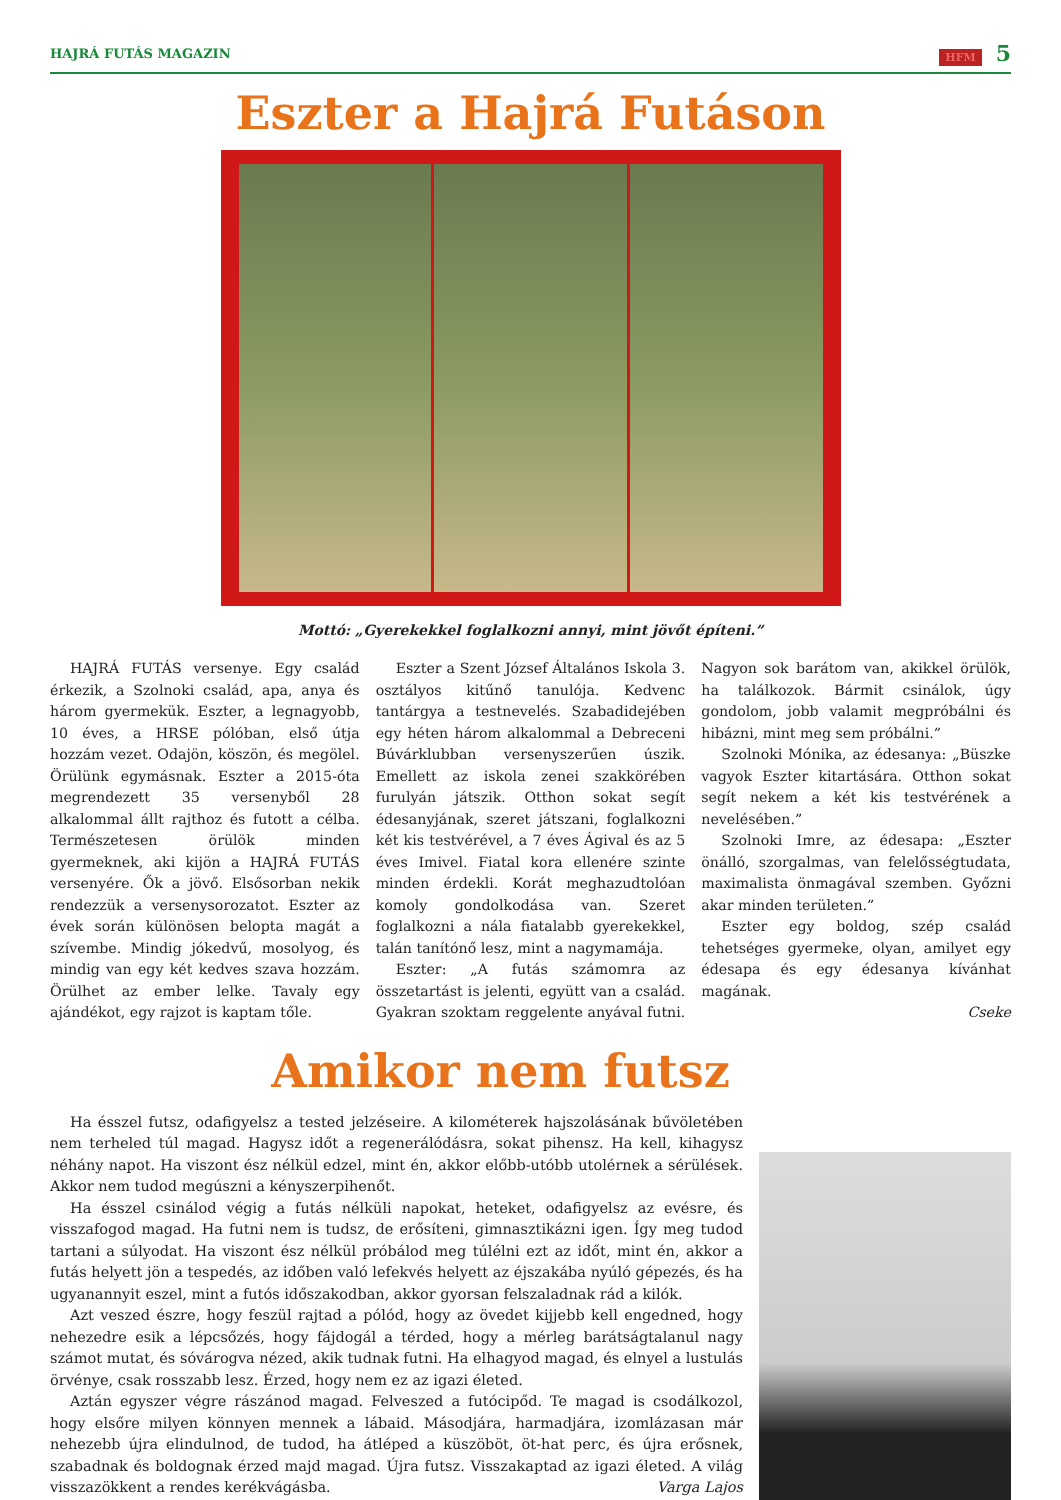HAJRÁ FUTÁS MAGAZIN HFM 5
Eszter a Hajrá Futáson
Mottó: „Gyerekekkel foglalkozni annyi, mint jövőt építeni.”
HAJRÁ FUTÁS versenye. Egy család érkezik, a Szolnoki család, apa, anya és három gyermekük. Eszter, a legnagyobb, 10 éves, a HRSE pólóban, első útja hozzám vezet. Odajön, köszön, és megölel. Örülünk egymásnak. Eszter a 2015-óta megrendezett 35 versenyből 28 alkalommal állt rajthoz és futott a célba. Természetesen örülök minden gyermeknek, aki kijön a HAJRÁ FUTÁS versenyére. Ők a jövő. Elsősorban nekik rendezzük a versenysorozatot. Eszter az évek során különösen belopta magát a szívembe. Mindig jókedvű, mosolyog, és mindig van egy két kedves szava hozzám. Örülhet az ember lelke. Tavaly egy ajándékot, egy rajzot is kaptam tőle.
Eszter a Szent József Általános Iskola 3. osztályos kitűnő tanulója. Kedvenc tantárgya a testnevelés. Szabadidejében egy héten három alkalommal a Debreceni Búvárklubban versenyszerűen úszik. Emellett az iskola zenei szakkörében furulyán játszik. Otthon sokat segít édesanyjának, szeret játszani, foglalkozni két kis testvérével, a 7 éves Ágival és az 5 éves Imivel. Fiatal kora ellenére szinte minden érdekli. Korát meghazudtolóan komoly gondolkodása van. Szeret foglalkozni a nála fiatalabb gyerekekkel, talán tanítónő lesz, mint a nagymamája.
Eszter: „A futás számomra az összetartást is jelenti, együtt van a család. Gyakran szoktam reggelente anyával futni. Nagyon sok barátom van, akikkel örülök, ha találkozok. Bármit csinálok, úgy gondolom, jobb valamit megpróbálni és hibázni, mint meg sem próbálni.”
Szolnoki Mónika, az édesanya: „Büszke vagyok Eszter kitartására. Otthon sokat segít nekem a két kis testvérének a nevelésében.”
Szolnoki Imre, az édesapa: „Eszter önálló, szorgalmas, van felelősségtudata, maximalista önmagával szemben. Győzni akar minden területen.”
Eszter egy boldog, szép család tehetséges gyermeke, olyan, amilyet egy édesapa és egy édesanya kívánhat magának.
Cseke
Amikor nem futsz
Ha ésszel futsz, odafigyelsz a tested jelzéseire. A kilométerek hajszolásának bűvöletében nem terheled túl magad. Hagysz időt a regenerálódásra, sokat pihensz. Ha kell, kihagysz néhány napot. Ha viszont ész nélkül edzel, mint én, akkor előbb-utóbb utolérnek a sérülések. Akkor nem tudod megúszni a kényszerpihenőt.
Ha ésszel csinálod végig a futás nélküli napokat, heteket, odafigyelsz az evésre, és visszafogod magad. Ha futni nem is tudsz, de erősíteni, gimnasztikázni igen. Így meg tudod tartani a súlyodat. Ha viszont ész nélkül próbálod meg túlélni ezt az időt, mint én, akkor a futás helyett jön a tespedés, az időben való lefekvés helyett az éjszakába nyúló gépezés, és ha ugyanannyit eszel, mint a futós időszakodban, akkor gyorsan felszaladnak rád a kilók.
Azt veszed észre, hogy feszül rajtad a pólód, hogy az övedet kijjebb kell engedned, hogy nehezedre esik a lépcsőzés, hogy fájdogál a térded, hogy a mérleg barátságtalanul nagy számot mutat, és sóvárogva nézed, akik tudnak futni. Ha elhagyod magad, és elnyel a lustulás örvénye, csak rosszabb lesz. Érzed, hogy nem ez az igazi életed.
Aztán egyszer végre rászánod magad. Felveszed a futócipőd. Te magad is csodálkozol, hogy elsőre milyen könnyen mennek a lábaid. Másodjára, harmadjára, izomlázasan már nehezebb újra elindulnod, de tudod, ha átléped a küszöböt, öt-hat perc, és újra erősnek, szabadnak és boldognak érzed majd magad. Újra futsz. Visszakaptad az igazi életed. A világ visszazökkent a rendes kerékvágásba. Varga Lajos